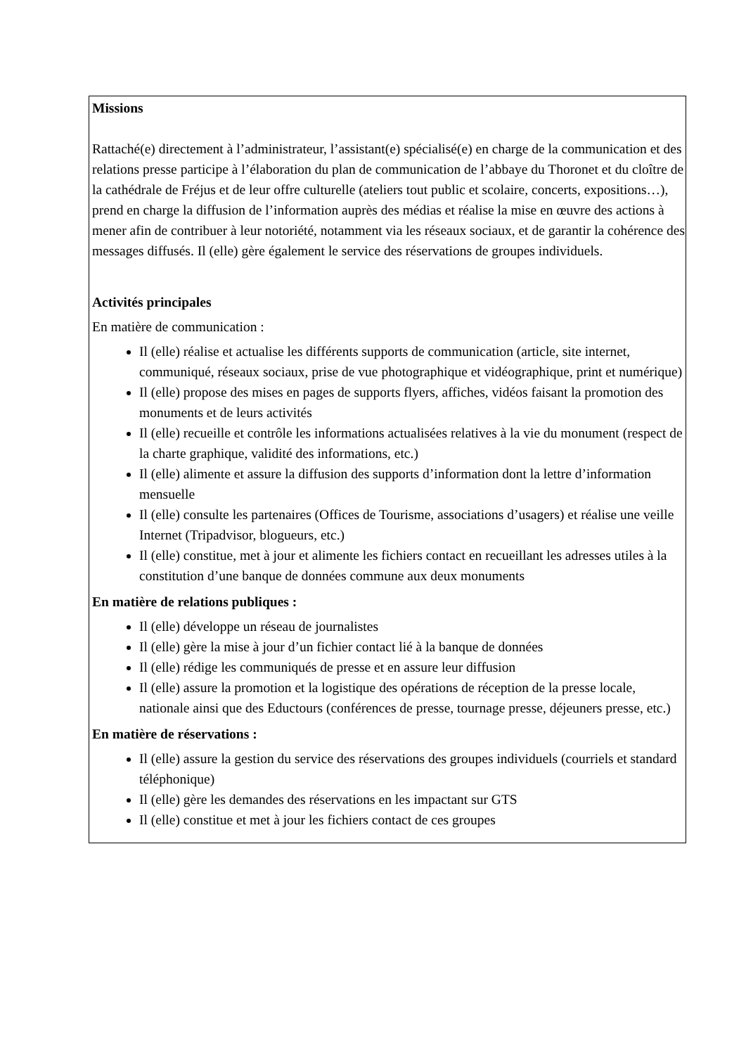Missions
Rattaché(e) directement à l’administrateur, l’assistant(e) spécialisé(e) en charge de la communication et des relations presse participe à l’élaboration du plan de communication de l’abbaye du Thoronet et du cloître de la cathédrale de Fréjus et de leur offre culturelle (ateliers tout public et scolaire, concerts, expositions…), prend en charge la diffusion de l’information auprès des médias et réalise la mise en œuvre des actions à mener afin de contribuer à leur notoriété, notamment via les réseaux sociaux, et de garantir la cohérence des messages diffusés. Il (elle) gère également le service des réservations de groupes individuels.
Activités principales
En matière de communication :
Il (elle) réalise et actualise les différents supports de communication (article, site internet, communiqué, réseaux sociaux, prise de vue photographique et vidéographique, print et numérique)
Il (elle) propose des mises en pages de supports flyers, affiches, vidéos faisant la promotion des monuments et de leurs activités
Il (elle) recueille et contrôle les informations actualisées relatives à la vie du monument (respect de la charte graphique, validité des informations, etc.)
Il (elle) alimente et assure la diffusion des supports d’information dont la lettre d’information mensuelle
Il (elle) consulte les partenaires (Offices de Tourisme, associations d’usagers) et réalise une veille Internet (Tripadvisor, blogueurs, etc.)
Il (elle) constitue, met à jour et alimente les fichiers contact en recueillant les adresses utiles à la constitution d’une banque de données commune aux deux monuments
En matière de relations publiques :
Il (elle) développe un réseau de journalistes
Il (elle) gère la mise à jour d’un fichier contact lié à la banque de données
Il (elle) rédige les communiqués de presse et en assure leur diffusion
Il (elle) assure la promotion et la logistique des opérations de réception de la presse locale, nationale ainsi que des Eductours (conférences de presse, tournage presse, déjeuners presse, etc.)
En matière de réservations :
Il (elle) assure la gestion du service des réservations des groupes individuels (courriels et standard téléphonique)
Il (elle) gère les demandes des réservations en les impactant sur GTS
Il (elle) constitue et met à jour les fichiers contact de ces groupes